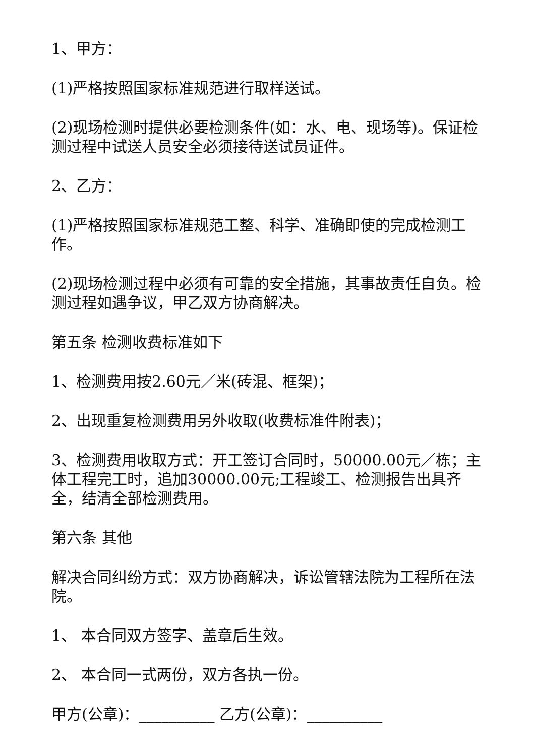1、甲方：
(1)严格按照国家标准规范进行取样送试。
(2)现场检测时提供必要检测条件(如：水、电、现场等)。保证检测过程中试送人员安全必须接待送试员证件。
2、乙方：
(1)严格按照国家标准规范工整、科学、准确即使的完成检测工作。
(2)现场检测过程中必须有可靠的安全措施，其事故责任自负。检测过程如遇争议，甲乙双方协商解决。
第五条 检测收费标准如下
1、检测费用按2.60元／米(砖混、框架)；
2、出现重复检测费用另外收取(收费标准件附表)；
3、检测费用收取方式：开工签订合同时，50000.00元／栋；主体工程完工时，追加30000.00元;工程竣工、检测报告出具齐全，结清全部检测费用。
第六条 其他
解决合同纠纷方式：双方协商解决，诉讼管辖法院为工程所在法院。
1、 本合同双方签字、盖章后生效。
2、 本合同一式两份，双方各执一份。
甲方(公章)：__________ 乙方(公章)：__________